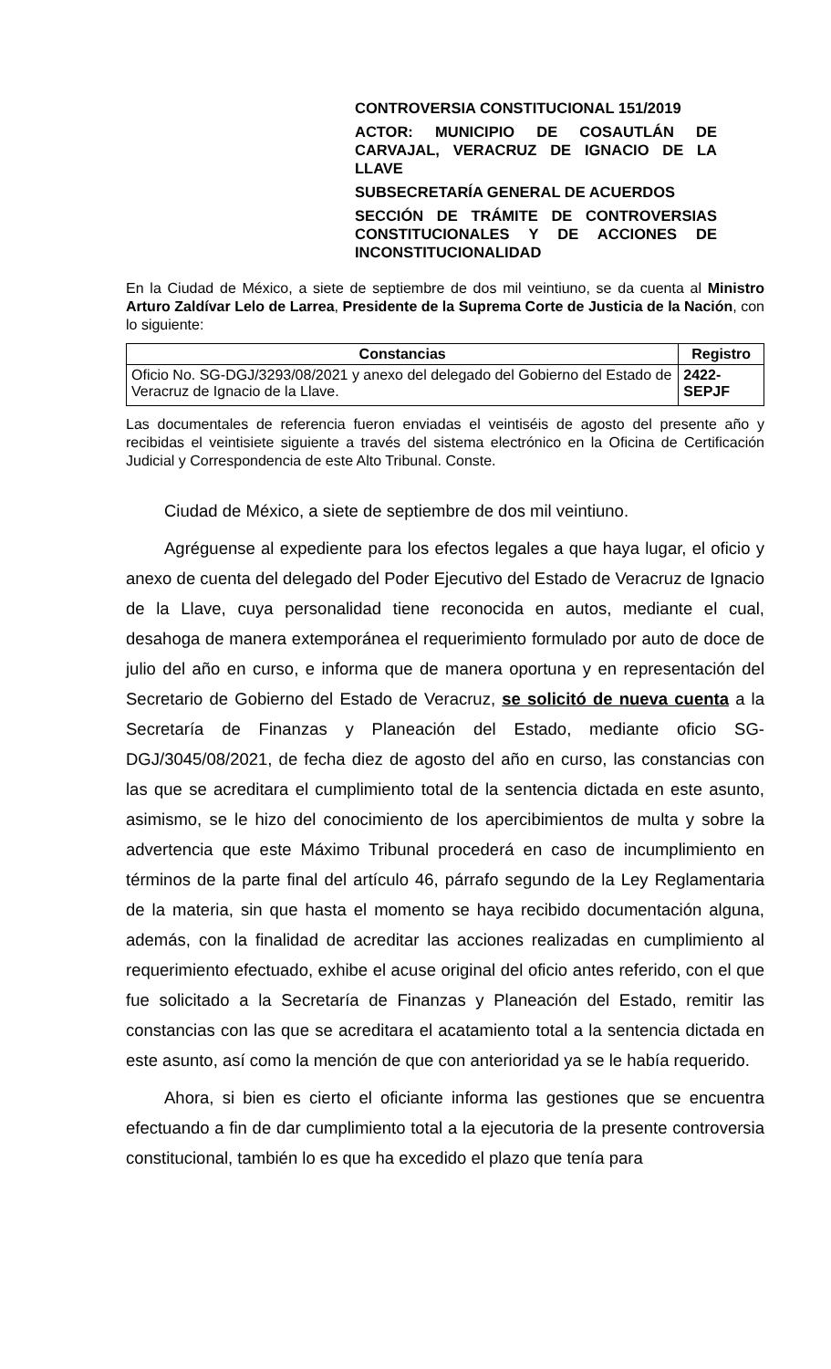CONTROVERSIA CONSTITUCIONAL 151/2019
ACTOR: MUNICIPIO DE COSAUTLÁN DE CARVAJAL, VERACRUZ DE IGNACIO DE LA LLAVE
SUBSECRETARÍA GENERAL DE ACUERDOS
SECCIÓN DE TRÁMITE DE CONTROVERSIAS CONSTITUCIONALES Y DE ACCIONES DE INCONSTITUCIONALIDAD
En la Ciudad de México, a siete de septiembre de dos mil veintiuno, se da cuenta al Ministro Arturo Zaldívar Lelo de Larrea, Presidente de la Suprema Corte de Justicia de la Nación, con lo siguiente:
| Constancias | Registro |
| --- | --- |
| Oficio No. SG-DGJ/3293/08/2021 y anexo del delegado del Gobierno del Estado de Veracruz de Ignacio de la Llave. | 2422-SEPJF |
Las documentales de referencia fueron enviadas el veintiséis de agosto del presente año y recibidas el veintisiete siguiente a través del sistema electrónico en la Oficina de Certificación Judicial y Correspondencia de este Alto Tribunal. Conste.
Ciudad de México, a siete de septiembre de dos mil veintiuno.
Agréguense al expediente para los efectos legales a que haya lugar, el oficio y anexo de cuenta del delegado del Poder Ejecutivo del Estado de Veracruz de Ignacio de la Llave, cuya personalidad tiene reconocida en autos, mediante el cual, desahoga de manera extemporánea el requerimiento formulado por auto de doce de julio del año en curso, e informa que de manera oportuna y en representación del Secretario de Gobierno del Estado de Veracruz, se solicitó de nueva cuenta a la Secretaría de Finanzas y Planeación del Estado, mediante oficio SG-DGJ/3045/08/2021, de fecha diez de agosto del año en curso, las constancias con las que se acreditara el cumplimiento total de la sentencia dictada en este asunto, asimismo, se le hizo del conocimiento de los apercibimientos de multa y sobre la advertencia que este Máximo Tribunal procederá en caso de incumplimiento en términos de la parte final del artículo 46, párrafo segundo de la Ley Reglamentaria de la materia, sin que hasta el momento se haya recibido documentación alguna, además, con la finalidad de acreditar las acciones realizadas en cumplimiento al requerimiento efectuado, exhibe el acuse original del oficio antes referido, con el que fue solicitado a la Secretaría de Finanzas y Planeación del Estado, remitir las constancias con las que se acreditara el acatamiento total a la sentencia dictada en este asunto, así como la mención de que con anterioridad ya se le había requerido.
Ahora, si bien es cierto el oficiante informa las gestiones que se encuentra efectuando a fin de dar cumplimiento total a la ejecutoria de la presente controversia constitucional, también lo es que ha excedido el plazo que tenía para